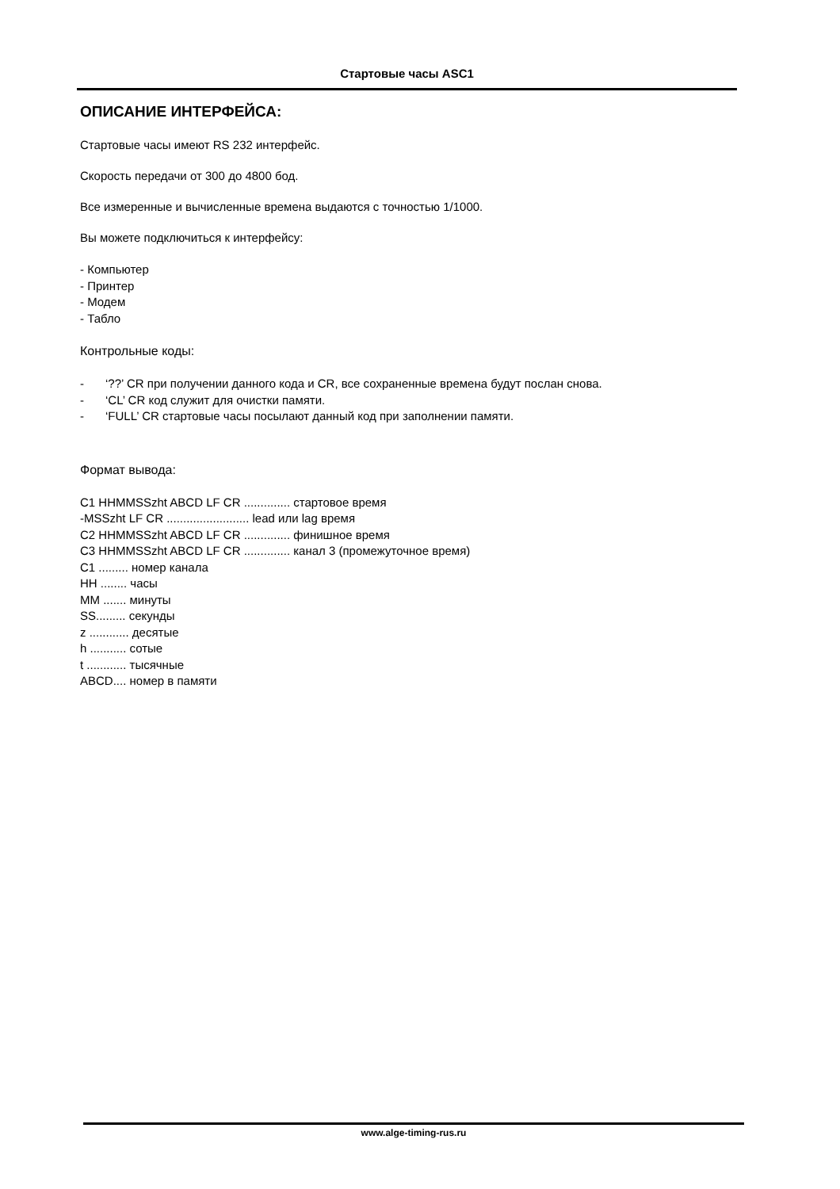Стартовые часы ASC1
ОПИСАНИЕ ИНТЕРФЕЙСА:
Стартовые часы имеют RS 232 интерфейс.
Скорость передачи от 300 до 4800 бод.
Все измеренные и вычисленные времена выдаются с точностью 1/1000.
Вы можете подключиться к интерфейсу:
- Компьютер
- Принтер
- Модем
- Табло
Контрольные коды:
- ‘??’ CR при получении данного кода и CR, все сохраненные времена будут послан снова.
- ‘CL’ CR код служит для очистки памяти.
- ‘FULL’ CR стартовые часы посылают данный код при заполнении памяти.
Формат вывода:
C1 HHMMSSzht ABCD LF CR .............. стартовое время
-MSSzht LF CR ......................... lead или lag время
C2 HHMMSSzht ABCD LF CR .............. финишное время
C3 HHMMSSzht ABCD LF CR .............. канал 3 (промежуточное время)
C1 ......... номер канала
HH ........ часы
MM ....... минуты
SS......... секунды
z ............ десятые
h ........... сотые
t ............ тысячные
ABCD.... номер в памяти
www.alge-timing-rus.ru